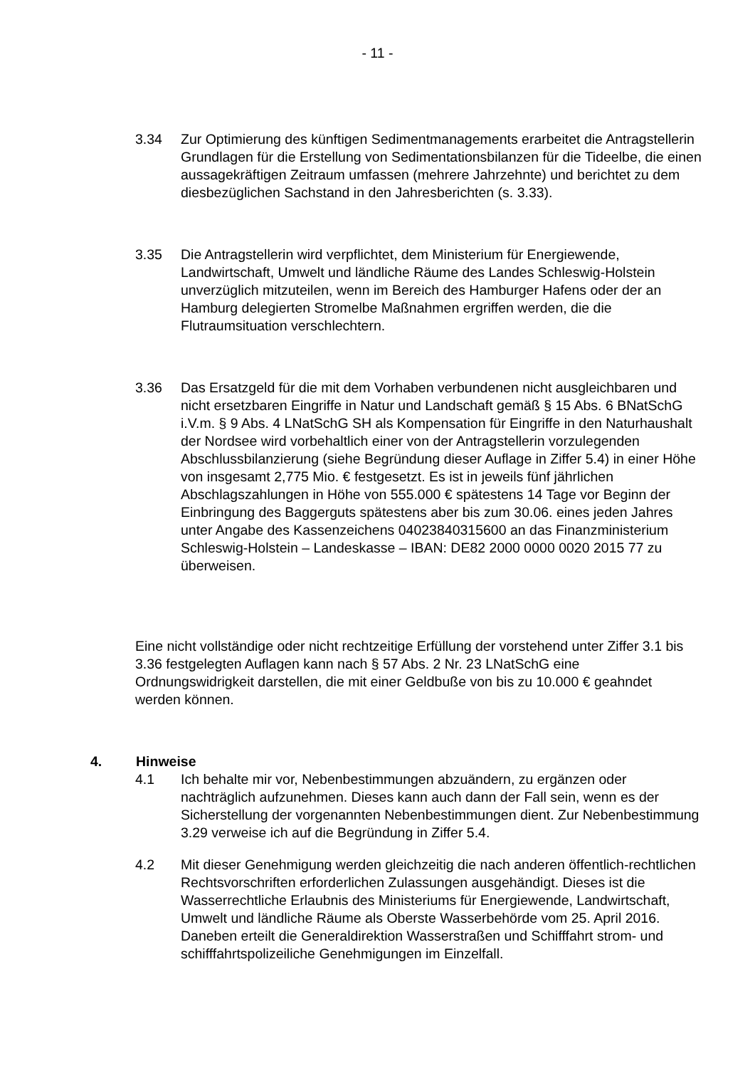- 11 -
3.34 Zur Optimierung des künftigen Sedimentmanagements erarbeitet die Antragstellerin Grundlagen für die Erstellung von Sedimentationsbilanzen für die Tideelbe, die einen aussagekräftigen Zeitraum umfassen (mehrere Jahrzehnte) und berichtet zu dem diesbezüglichen Sachstand in den Jahresberichten (s. 3.33).
3.35 Die Antragstellerin wird verpflichtet, dem Ministerium für Energiewende, Landwirtschaft, Umwelt und ländliche Räume des Landes Schleswig-Holstein unverzüglich mitzuteilen, wenn im Bereich des Hamburger Hafens oder der an Hamburg delegierten Stromelbe Maßnahmen ergriffen werden, die die Flutraumsituation verschlechtern.
3.36 Das Ersatzgeld für die mit dem Vorhaben verbundenen nicht ausgleichbaren und nicht ersetzbaren Eingriffe in Natur und Landschaft gemäß § 15 Abs. 6 BNatSchG i.V.m. § 9 Abs. 4 LNatSchG SH als Kompensation für Eingriffe in den Naturhaushalt der Nordsee wird vorbehaltlich einer von der Antragstellerin vorzulegenden Abschlussbilanzierung (siehe Begründung dieser Auflage in Ziffer 5.4) in einer Höhe von insgesamt 2,775 Mio. € festgesetzt. Es ist in jeweils fünf jährlichen Abschlagszahlungen in Höhe von 555.000 € spätestens 14 Tage vor Beginn der Einbringung des Baggerguts spätestens aber bis zum 30.06. eines jeden Jahres unter Angabe des Kassenzeichens 04023840315600 an das Finanzministerium Schleswig-Holstein – Landeskasse – IBAN: DE82 2000 0000 0020 2015 77 zu überweisen.
Eine nicht vollständige oder nicht rechtzeitige Erfüllung der vorstehend unter Ziffer 3.1 bis 3.36 festgelegten Auflagen kann nach § 57 Abs. 2 Nr. 23 LNatSchG eine Ordnungswidrigkeit darstellen, die mit einer Geldbuße von bis zu 10.000 € geahndet werden können.
4. Hinweise
4.1 Ich behalte mir vor, Nebenbestimmungen abzuändern, zu ergänzen oder nachträglich aufzunehmen. Dieses kann auch dann der Fall sein, wenn es der Sicherstellung der vorgenannten Nebenbestimmungen dient. Zur Nebenbestimmung 3.29 verweise ich auf die Begründung in Ziffer 5.4.
4.2 Mit dieser Genehmigung werden gleichzeitig die nach anderen öffentlich-rechtlichen Rechtsvorschriften erforderlichen Zulassungen ausgehändigt. Dieses ist die Wasserrechtliche Erlaubnis des Ministeriums für Energiewende, Landwirtschaft, Umwelt und ländliche Räume als Oberste Wasserbehörde vom 25. April 2016. Daneben erteilt die Generaldirektion Wasserstraßen und Schifffahrt strom- und schifffahrtspolizeiliche Genehmigungen im Einzelfall.